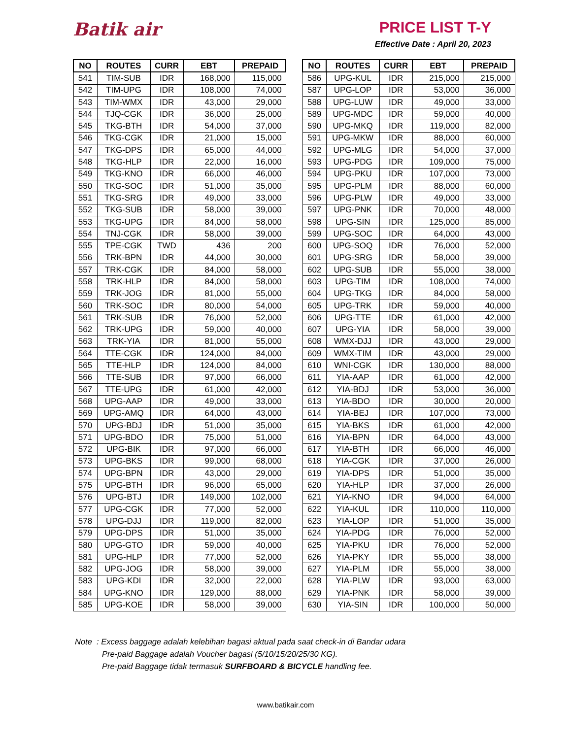Batik air
PRICE LIST T-Y
Effective Date : April 20, 2023
| NO | ROUTES | CURR | EBT | PREPAID |
| --- | --- | --- | --- | --- |
| 541 | TIM-SUB | IDR | 168,000 | 115,000 |
| 542 | TIM-UPG | IDR | 108,000 | 74,000 |
| 543 | TIM-WMX | IDR | 43,000 | 29,000 |
| 544 | TJQ-CGK | IDR | 36,000 | 25,000 |
| 545 | TKG-BTH | IDR | 54,000 | 37,000 |
| 546 | TKG-CGK | IDR | 21,000 | 15,000 |
| 547 | TKG-DPS | IDR | 65,000 | 44,000 |
| 548 | TKG-HLP | IDR | 22,000 | 16,000 |
| 549 | TKG-KNO | IDR | 66,000 | 46,000 |
| 550 | TKG-SOC | IDR | 51,000 | 35,000 |
| 551 | TKG-SRG | IDR | 49,000 | 33,000 |
| 552 | TKG-SUB | IDR | 58,000 | 39,000 |
| 553 | TKG-UPG | IDR | 84,000 | 58,000 |
| 554 | TNJ-CGK | IDR | 58,000 | 39,000 |
| 555 | TPE-CGK | TWD | 436 | 200 |
| 556 | TRK-BPN | IDR | 44,000 | 30,000 |
| 557 | TRK-CGK | IDR | 84,000 | 58,000 |
| 558 | TRK-HLP | IDR | 84,000 | 58,000 |
| 559 | TRK-JOG | IDR | 81,000 | 55,000 |
| 560 | TRK-SOC | IDR | 80,000 | 54,000 |
| 561 | TRK-SUB | IDR | 76,000 | 52,000 |
| 562 | TRK-UPG | IDR | 59,000 | 40,000 |
| 563 | TRK-YIA | IDR | 81,000 | 55,000 |
| 564 | TTE-CGK | IDR | 124,000 | 84,000 |
| 565 | TTE-HLP | IDR | 124,000 | 84,000 |
| 566 | TTE-SUB | IDR | 97,000 | 66,000 |
| 567 | TTE-UPG | IDR | 61,000 | 42,000 |
| 568 | UPG-AAP | IDR | 49,000 | 33,000 |
| 569 | UPG-AMQ | IDR | 64,000 | 43,000 |
| 570 | UPG-BDJ | IDR | 51,000 | 35,000 |
| 571 | UPG-BDO | IDR | 75,000 | 51,000 |
| 572 | UPG-BIK | IDR | 97,000 | 66,000 |
| 573 | UPG-BKS | IDR | 99,000 | 68,000 |
| 574 | UPG-BPN | IDR | 43,000 | 29,000 |
| 575 | UPG-BTH | IDR | 96,000 | 65,000 |
| 576 | UPG-BTJ | IDR | 149,000 | 102,000 |
| 577 | UPG-CGK | IDR | 77,000 | 52,000 |
| 578 | UPG-DJJ | IDR | 119,000 | 82,000 |
| 579 | UPG-DPS | IDR | 51,000 | 35,000 |
| 580 | UPG-GTO | IDR | 59,000 | 40,000 |
| 581 | UPG-HLP | IDR | 77,000 | 52,000 |
| 582 | UPG-JOG | IDR | 58,000 | 39,000 |
| 583 | UPG-KDI | IDR | 32,000 | 22,000 |
| 584 | UPG-KNO | IDR | 129,000 | 88,000 |
| 585 | UPG-KOE | IDR | 58,000 | 39,000 |
| NO | ROUTES | CURR | EBT | PREPAID |
| --- | --- | --- | --- | --- |
| 586 | UPG-KUL | IDR | 215,000 | 215,000 |
| 587 | UPG-LOP | IDR | 53,000 | 36,000 |
| 588 | UPG-LUW | IDR | 49,000 | 33,000 |
| 589 | UPG-MDC | IDR | 59,000 | 40,000 |
| 590 | UPG-MKQ | IDR | 119,000 | 82,000 |
| 591 | UPG-MKW | IDR | 88,000 | 60,000 |
| 592 | UPG-MLG | IDR | 54,000 | 37,000 |
| 593 | UPG-PDG | IDR | 109,000 | 75,000 |
| 594 | UPG-PKU | IDR | 107,000 | 73,000 |
| 595 | UPG-PLM | IDR | 88,000 | 60,000 |
| 596 | UPG-PLW | IDR | 49,000 | 33,000 |
| 597 | UPG-PNK | IDR | 70,000 | 48,000 |
| 598 | UPG-SIN | IDR | 125,000 | 85,000 |
| 599 | UPG-SOC | IDR | 64,000 | 43,000 |
| 600 | UPG-SOQ | IDR | 76,000 | 52,000 |
| 601 | UPG-SRG | IDR | 58,000 | 39,000 |
| 602 | UPG-SUB | IDR | 55,000 | 38,000 |
| 603 | UPG-TIM | IDR | 108,000 | 74,000 |
| 604 | UPG-TKG | IDR | 84,000 | 58,000 |
| 605 | UPG-TRK | IDR | 59,000 | 40,000 |
| 606 | UPG-TTE | IDR | 61,000 | 42,000 |
| 607 | UPG-YIA | IDR | 58,000 | 39,000 |
| 608 | WMX-DJJ | IDR | 43,000 | 29,000 |
| 609 | WMX-TIM | IDR | 43,000 | 29,000 |
| 610 | WNI-CGK | IDR | 130,000 | 88,000 |
| 611 | YIA-AAP | IDR | 61,000 | 42,000 |
| 612 | YIA-BDJ | IDR | 53,000 | 36,000 |
| 613 | YIA-BDO | IDR | 30,000 | 20,000 |
| 614 | YIA-BEJ | IDR | 107,000 | 73,000 |
| 615 | YIA-BKS | IDR | 61,000 | 42,000 |
| 616 | YIA-BPN | IDR | 64,000 | 43,000 |
| 617 | YIA-BTH | IDR | 66,000 | 46,000 |
| 618 | YIA-CGK | IDR | 37,000 | 26,000 |
| 619 | YIA-DPS | IDR | 51,000 | 35,000 |
| 620 | YIA-HLP | IDR | 37,000 | 26,000 |
| 621 | YIA-KNO | IDR | 94,000 | 64,000 |
| 622 | YIA-KUL | IDR | 110,000 | 110,000 |
| 623 | YIA-LOP | IDR | 51,000 | 35,000 |
| 624 | YIA-PDG | IDR | 76,000 | 52,000 |
| 625 | YIA-PKU | IDR | 76,000 | 52,000 |
| 626 | YIA-PKY | IDR | 55,000 | 38,000 |
| 627 | YIA-PLM | IDR | 55,000 | 38,000 |
| 628 | YIA-PLW | IDR | 93,000 | 63,000 |
| 629 | YIA-PNK | IDR | 58,000 | 39,000 |
| 630 | YIA-SIN | IDR | 100,000 | 50,000 |
Note : Excess baggage adalah kelebihan bagasi aktual pada saat check-in di Bandar udara
Pre-paid Baggage adalah Voucher bagasi (5/10/15/20/25/30 KG).
Pre-paid Baggage tidak termasuk SURFBOARD & BICYCLE handling fee.
www.batikair.com